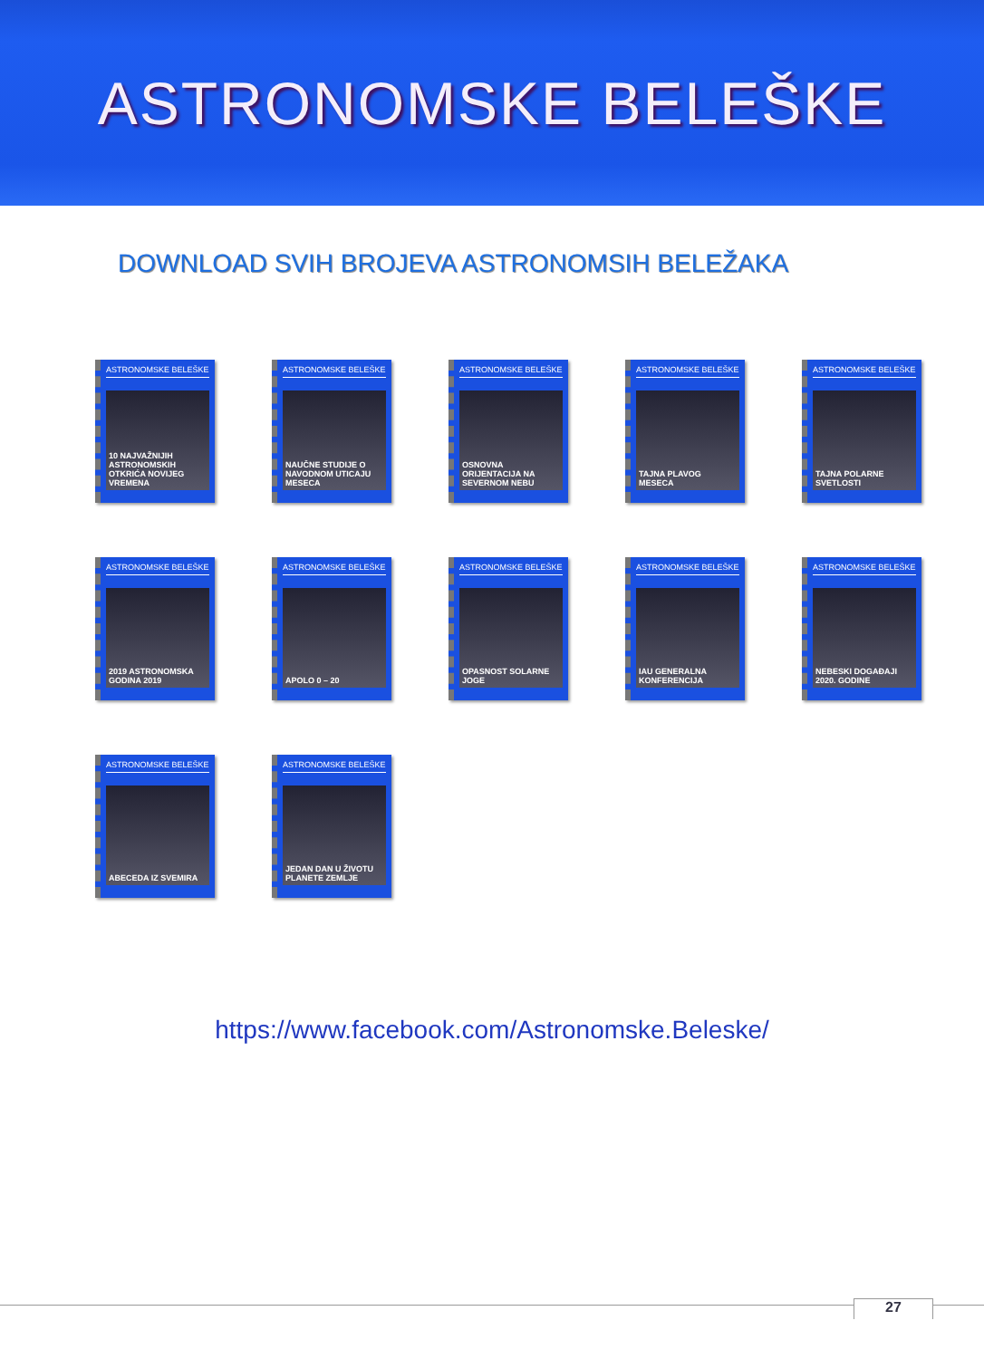ASTRONOMSKE BELEŠKE
DOWNLOAD SVIH BROJEVA ASTRONOMSIH BELEŽAKA
ASTRONOMSKE BELEŠKE
10 NAJVAŽNIJIH ASTRONOMSKIH OTKRIĆA NOVIJEG VREMENA
ASTRONOMSKE BELEŠKE
NAUČNE STUDIJE O NAVODNOM UTICAJU MESECA
ASTRONOMSKE BELEŠKE
OSNOVNA ORIJENTACIJA NA SEVERNOM NEBU
ASTRONOMSKE BELEŠKE
TAJNA PLAVOG MESECA
ASTRONOMSKE BELEŠKE
TAJNA POLARNE SVETLOSTI
ASTRONOMSKE BELEŠKE
2019 ASTRONOMSKA GODINA 2019
ASTRONOMSKE BELEŠKE
APOLO 0 – 20
ASTRONOMSKE BELEŠKE
OPASNOST SOLARNE JOGE
ASTRONOMSKE BELEŠKE
IAU GENERALNA KONFERENCIJA
ASTRONOMSKE BELEŠKE
NEBESKI DOGAĐAJI 2020. GODINE
ASTRONOMSKE BELEŠKE
ABECEDA IZ SVEMIRA
ASTRONOMSKE BELEŠKE
JEDAN DAN U ŽIVOTU PLANETE ZEMLJE
https://www.facebook.com/Astronomske.Beleske/
27